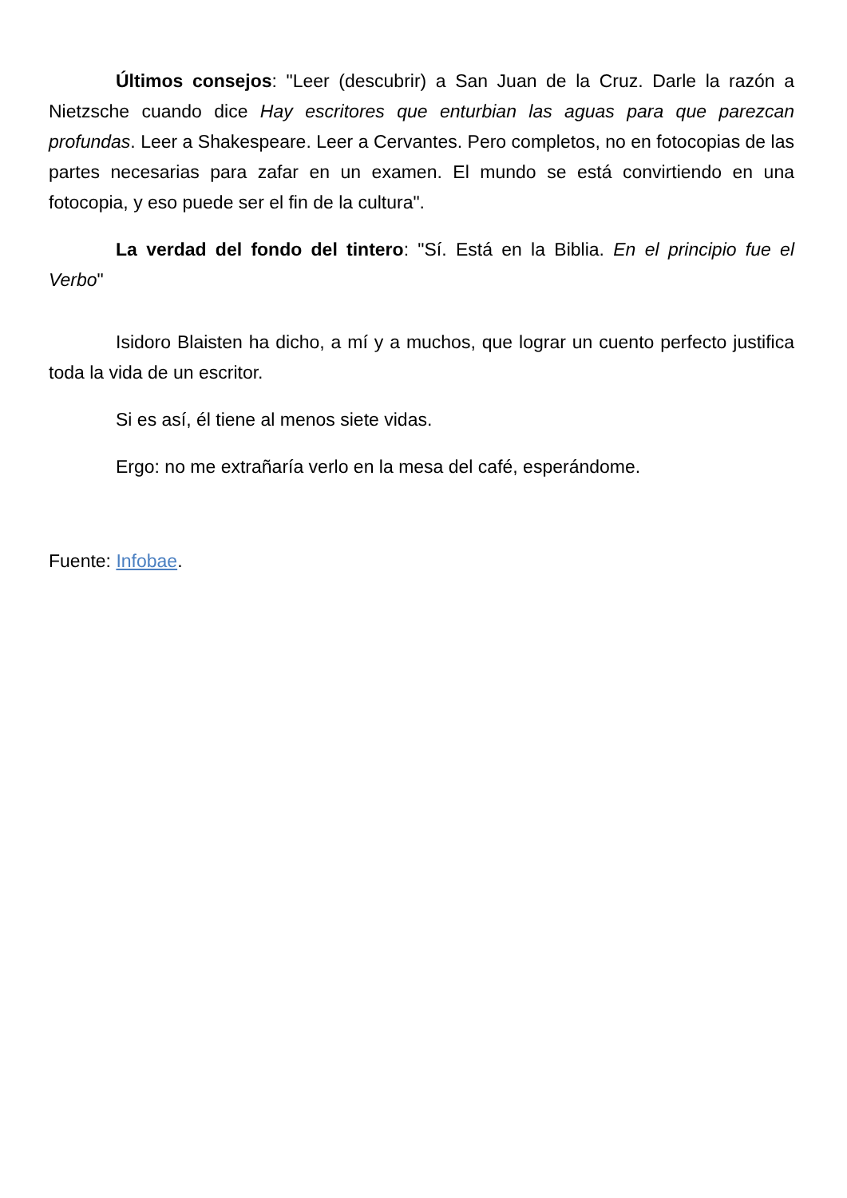Últimos consejos: "Leer (descubrir) a San Juan de la Cruz. Darle la razón a Nietzsche cuando dice Hay escritores que enturbian las aguas para que parezcan profundas. Leer a Shakespeare. Leer a Cervantes. Pero completos, no en fotocopias de las partes necesarias para zafar en un examen. El mundo se está convirtiendo en una fotocopia, y eso puede ser el fin de la cultura".
La verdad del fondo del tintero: "Sí. Está en la Biblia. En el principio fue el Verbo"
Isidoro Blaisten ha dicho, a mí y a muchos, que lograr un cuento perfecto justifica toda la vida de un escritor.
Si es así, él tiene al menos siete vidas.
Ergo: no me extrañaría verlo en la mesa del café, esperándome.
Fuente: Infobae.